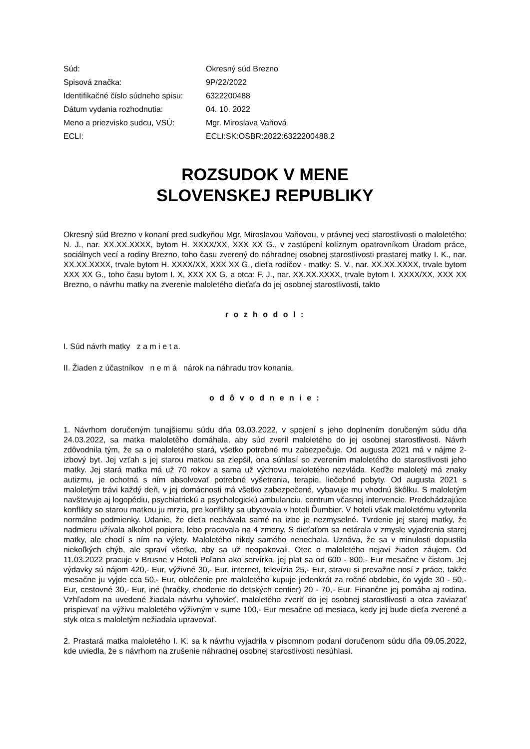| Súd: | Okresný súd Brezno |
| Spisová značka: | 9P/22/2022 |
| Identifikačné číslo súdneho spisu: | 6322200488 |
| Dátum vydania rozhodnutia: | 04. 10. 2022 |
| Meno a priezvisko sudcu, VSÚ: | Mgr. Miroslava Vaňová |
| ECLI: | ECLI:SK:OSBR:2022:6322200488.2 |
ROZSUDOK V MENE
SLOVENSKEJ REPUBLIKY
Okresný súd Brezno v konaní pred sudkyňou Mgr. Miroslavou Vaňovou, v právnej veci starostlivosti o maloletého: N. J., nar. XX.XX.XXXX, bytom H. XXXX/XX, XXX XX G., v zastúpení kolíznym opatrovníkom Úradom práce, sociálnych vecí a rodiny Brezno, toho času zverený do náhradnej osobnej starostlivosti prastarej matky I. K., nar. XX.XX.XXXX, trvale bytom H. XXXX/XX, XXX XX G., dieťa rodičov - matky: S. V., nar. XX.XX.XXXX, trvale bytom XXX XX G., toho času bytom I. X, XXX XX G. a otca: F. J., nar. XX.XX.XXXX, trvale bytom I. XXXX/XX, XXX XX Brezno, o návrhu matky na zverenie maloletého dieťaťa do jej osobnej starostlivosti, takto
r o z h o d o l :
I. Súd návrh matky z a m i e t a.
II. Žiaden z účastníkov n e m á nárok na náhradu trov konania.
o d ô v o d n e n i e :
1. Návrhom doručeným tunajšiemu súdu dňa 03.03.2022, v spojení s jeho doplnením doručeným súdu dňa 24.03.2022, sa matka maloletého domáhala, aby súd zveril maloletého do jej osobnej starostlivosti. Návrh zdôvodnila tým, že sa o maloletého stará, všetko potrebné mu zabezpečuje. Od augusta 2021 má v nájme 2-izbový byt. Jej vzťah s jej starou matkou sa zlepšil, ona súhlasí so zverením maloletého do starostlivosti jeho matky. Jej stará matka má už 70 rokov a sama už výchovu maloletého nezvláda. Keďže maloletý má znaky autizmu, je ochotná s ním absolvovať potrebné vyšetrenia, terapie, liečebné pobyty. Od augusta 2021 s maloletým trávi každý deň, v jej domácnosti má všetko zabezpečené, vybavuje mu vhodnú škôlku. S maloletým navštevuje aj logopédiu, psychiatrickú a psychologickú ambulanciu, centrum včasnej intervencie. Predchádzajúce konflikty so starou matkou ju mrzia, pre konflikty sa ubytovala v hoteli Ďumbier. V hoteli však maloletému vytvorila normálne podmienky. Udanie, že dieťa nechávala samé na izbe je nezmyselné. Tvrdenie jej starej matky, že nadmieru užívala alkohol popiera, lebo pracovala na 4 zmeny. S dieťaťom sa netárala v zmysle vyjadrenia starej matky, ale chodí s ním na výlety. Maloletého nikdy samého nenechala. Uznáva, že sa v minulosti dopustila niekoľkých chýb, ale spraví všetko, aby sa už neopakovali. Otec o maloletého nejaví žiaden záujem. Od 11.03.2022 pracuje v Brusne v Hoteli Poľana ako servírka, jej plat sa od 600 - 800,- Eur mesačne v čistom. Jej výdavky sú nájom 420,- Eur, výživné 30,- Eur, internet, televízia 25,- Eur, stravu si prevažne nosí z práce, takže mesačne ju vyjde cca 50,- Eur, oblečenie pre maloletého kupuje jedenkrát za ročné obdobie, čo vyjde 30 - 50,- Eur, cestovné 30,- Eur, iné (hračky, chodenie do detských centier) 20 - 70,- Eur. Finančne jej pomáha aj rodina. Vzhľadom na uvedené žiadala návrhu vyhovieť, maloletého zveriť do jej osobnej starostlivosti a otca zaviazať prispievať na výživu maloletého výživným v sume 100,- Eur mesačne od mesiaca, kedy jej bude dieťa zverené a styk otca s maloletým nežiadala upravovať.
2. Prastará matka maloletého I. K. sa k návrhu vyjadrila v písomnom podaní doručenom súdu dňa 09.05.2022, kde uviedla, že s návrhom na zrušenie náhradnej osobnej starostlivosti nesúhlasí.